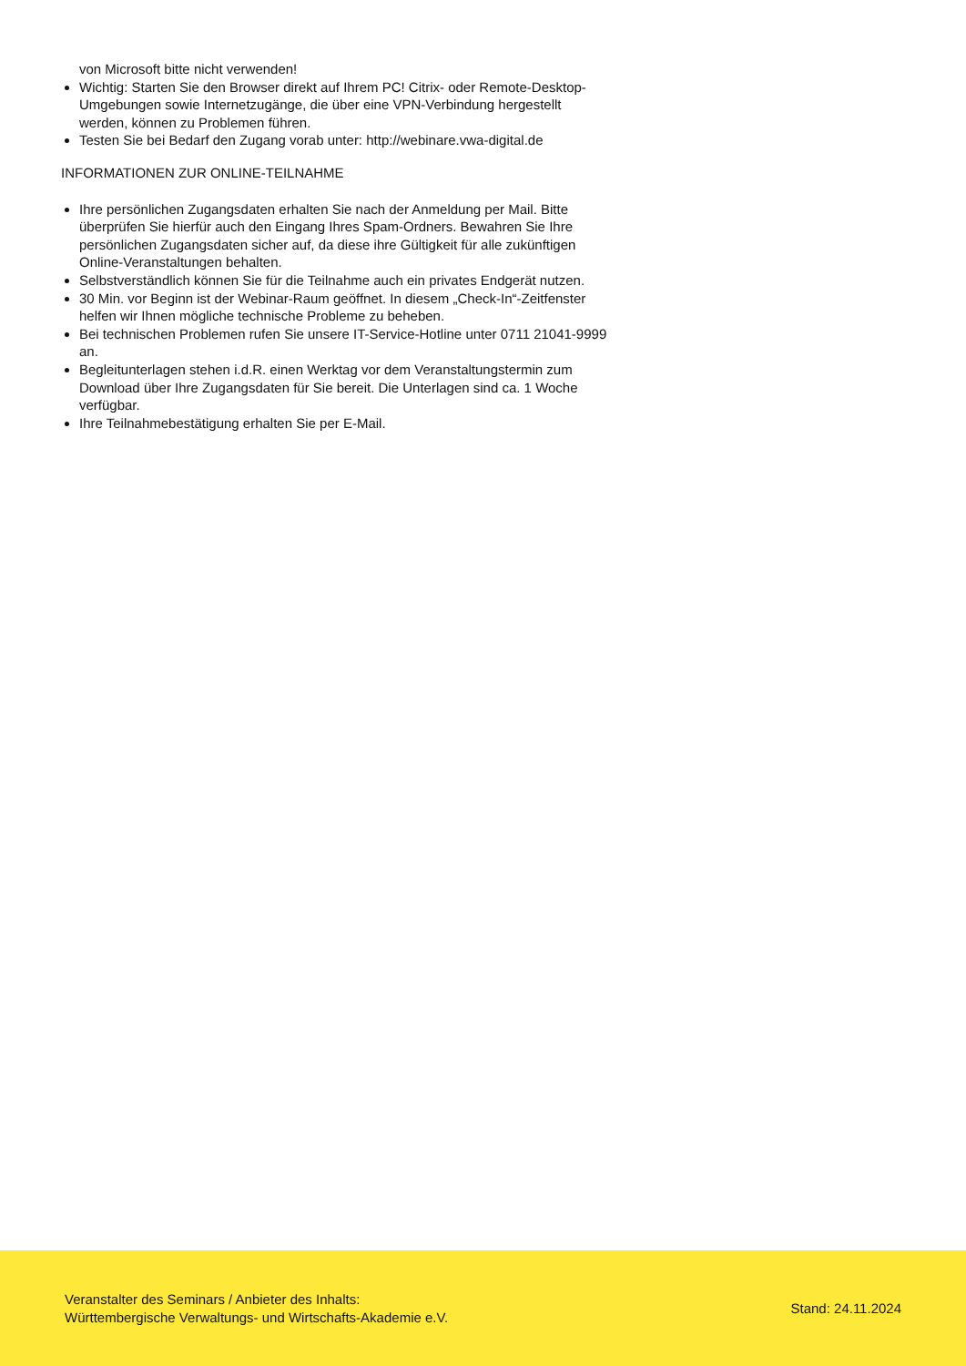von Microsoft bitte nicht verwenden!
Wichtig: Starten Sie den Browser direkt auf Ihrem PC! Citrix- oder Remote-Desktop-Umgebungen sowie Internetzugänge, die über eine VPN-Verbindung hergestellt werden, können zu Problemen führen.
Testen Sie bei Bedarf den Zugang vorab unter: http://webinare.vwa-digital.de
INFORMATIONEN ZUR ONLINE-TEILNAHME
Ihre persönlichen Zugangsdaten erhalten Sie nach der Anmeldung per Mail. Bitte überprüfen Sie hierfür auch den Eingang Ihres Spam-Ordners. Bewahren Sie Ihre persönlichen Zugangsdaten sicher auf, da diese ihre Gültigkeit für alle zukünftigen Online-Veranstaltungen behalten.
Selbstverständlich können Sie für die Teilnahme auch ein privates Endgerät nutzen.
30 Min. vor Beginn ist der Webinar-Raum geöffnet. In diesem „Check-In“-Zeitfenster helfen wir Ihnen mögliche technische Probleme zu beheben.
Bei technischen Problemen rufen Sie unsere IT-Service-Hotline unter 0711 21041-9999 an.
Begleitunterlagen stehen i.d.R. einen Werktag vor dem Veranstaltungstermin zum Download über Ihre Zugangsdaten für Sie bereit. Die Unterlagen sind ca. 1 Woche verfügbar.
Ihre Teilnahmebestätigung erhalten Sie per E-Mail.
Veranstalter des Seminars / Anbieter des Inhalts:
Württembergische Verwaltungs- und Wirtschafts-Akademie e.V.
Stand: 24.11.2024